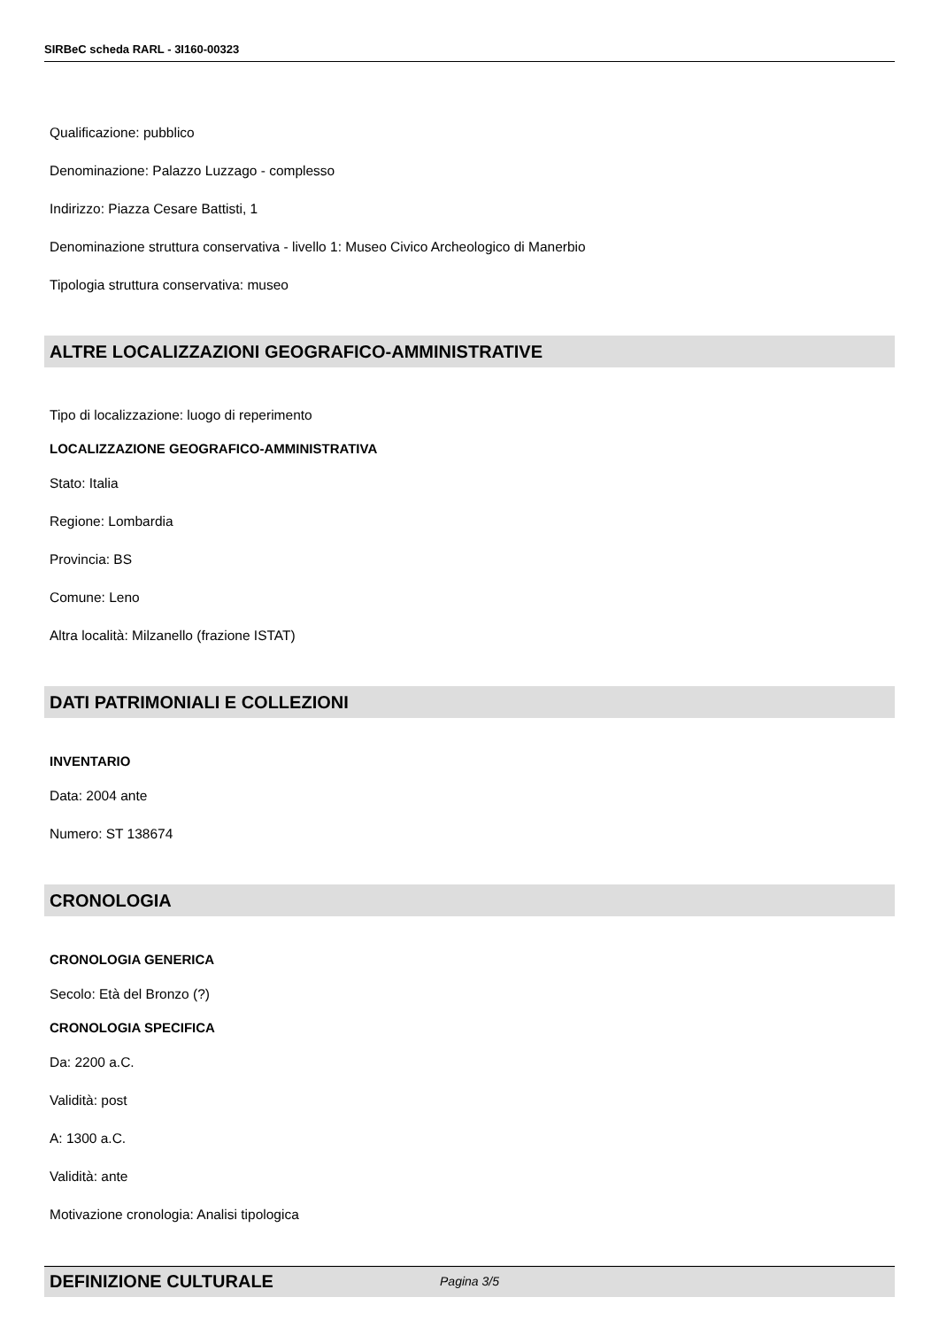SIRBeC scheda RARL - 3I160-00323
Qualificazione: pubblico
Denominazione: Palazzo Luzzago - complesso
Indirizzo: Piazza Cesare Battisti, 1
Denominazione struttura conservativa - livello 1: Museo Civico Archeologico di Manerbio
Tipologia struttura conservativa: museo
ALTRE LOCALIZZAZIONI GEOGRAFICO-AMMINISTRATIVE
Tipo di localizzazione: luogo di reperimento
LOCALIZZAZIONE GEOGRAFICO-AMMINISTRATIVA
Stato: Italia
Regione: Lombardia
Provincia: BS
Comune: Leno
Altra località: Milzanello (frazione ISTAT)
DATI PATRIMONIALI E COLLEZIONI
INVENTARIO
Data: 2004 ante
Numero: ST 138674
CRONOLOGIA
CRONOLOGIA GENERICA
Secolo: Età del Bronzo (?)
CRONOLOGIA SPECIFICA
Da: 2200 a.C.
Validità: post
A: 1300 a.C.
Validità: ante
Motivazione cronologia: Analisi tipologica
DEFINIZIONE CULTURALE
Pagina 3/5